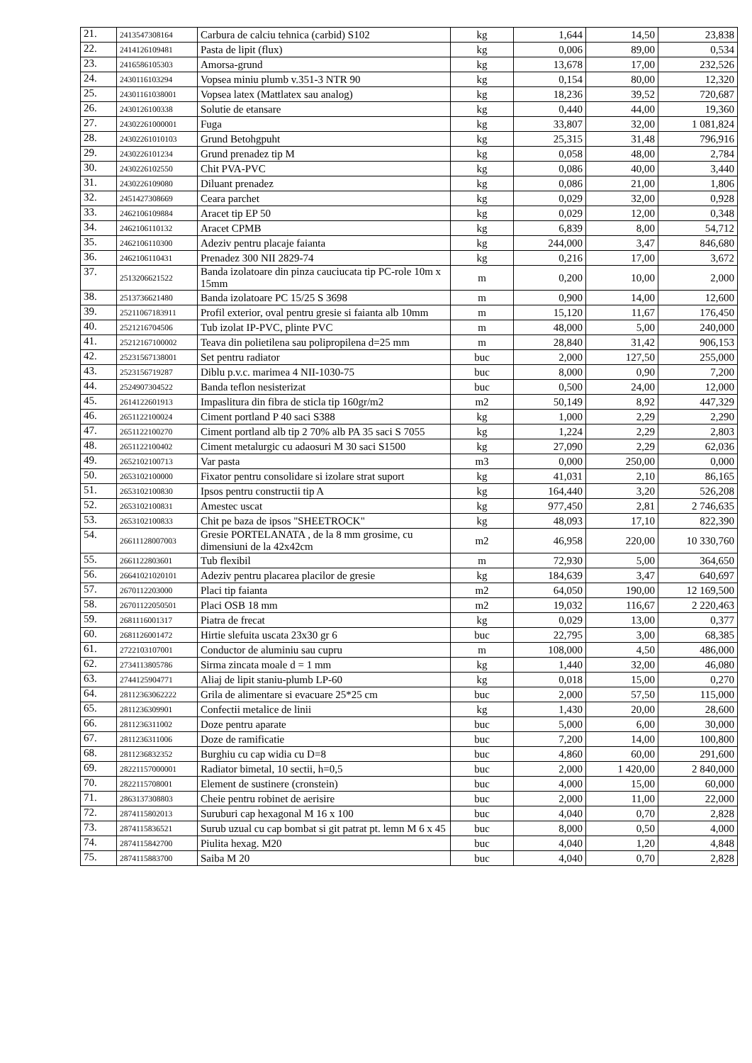| 21. | 2413547308164 | Carbura de calciu tehnica (carbid) S102 | kg | 1,644 | 14,50 | 23,838 |
| 22. | 2414126109481 | Pasta de lipit (flux) | kg | 0,006 | 89,00 | 0,534 |
| 23. | 2416586105303 | Amorsa-grund | kg | 13,678 | 17,00 | 232,526 |
| 24. | 2430116103294 | Vopsea miniu plumb v.351-3 NTR 90 | kg | 0,154 | 80,00 | 12,320 |
| 25. | 24301161038001 | Vopsea latex (Mattlatex sau analog) | kg | 18,236 | 39,52 | 720,687 |
| 26. | 2430126100338 | Solutie de etansare | kg | 0,440 | 44,00 | 19,360 |
| 27. | 24302261000001 | Fuga | kg | 33,807 | 32,00 | 1 081,824 |
| 28. | 24302261010103 | Grund Betohgpuht | kg | 25,315 | 31,48 | 796,916 |
| 29. | 2430226101234 | Grund prenadez tip M | kg | 0,058 | 48,00 | 2,784 |
| 30. | 2430226102550 | Chit PVA-PVC | kg | 0,086 | 40,00 | 3,440 |
| 31. | 2430226109080 | Diluant prenadez | kg | 0,086 | 21,00 | 1,806 |
| 32. | 2451427308669 | Ceara parchet | kg | 0,029 | 32,00 | 0,928 |
| 33. | 2462106109884 | Aracet tip EP 50 | kg | 0,029 | 12,00 | 0,348 |
| 34. | 2462106110132 | Aracet CPMB | kg | 6,839 | 8,00 | 54,712 |
| 35. | 2462106110300 | Adeziv pentru placaje faianta | kg | 244,000 | 3,47 | 846,680 |
| 36. | 2462106110431 | Prenadez 300 NII 2829-74 | kg | 0,216 | 17,00 | 3,672 |
| 37. | 2513206621522 | Banda izolatoare din pinza cauciucata tip PC-role 10m x 15mm | m | 0,200 | 10,00 | 2,000 |
| 38. | 2513736621480 | Banda izolatoare PC 15/25 S 3698 | m | 0,900 | 14,00 | 12,600 |
| 39. | 25211067183911 | Profil exterior, oval pentru gresie si faianta alb 10mm | m | 15,120 | 11,67 | 176,450 |
| 40. | 2521216704506 | Tub izolat IP-PVC, plinte PVC | m | 48,000 | 5,00 | 240,000 |
| 41. | 25212167100002 | Teava din polietilena sau polipropilena d=25 mm | m | 28,840 | 31,42 | 906,153 |
| 42. | 25231567138001 | Set pentru radiator | buc | 2,000 | 127,50 | 255,000 |
| 43. | 2523156719287 | Diblu p.v.c. marimea 4 NII-1030-75 | buc | 8,000 | 0,90 | 7,200 |
| 44. | 2524907304522 | Banda teflon nesisterizat | buc | 0,500 | 24,00 | 12,000 |
| 45. | 2614122601913 | Impaslitura din fibra de sticla tip 160gr/m2 | m2 | 50,149 | 8,92 | 447,329 |
| 46. | 2651122100024 | Ciment portland P 40 saci S388 | kg | 1,000 | 2,29 | 2,290 |
| 47. | 2651122100270 | Ciment portland alb tip 2 70% alb PA 35 saci S 7055 | kg | 1,224 | 2,29 | 2,803 |
| 48. | 2651122100402 | Ciment metalurgic cu adaosuri M 30 saci S1500 | kg | 27,090 | 2,29 | 62,036 |
| 49. | 2652102100713 | Var pasta | m3 | 0,000 | 250,00 | 0,000 |
| 50. | 2653102100000 | Fixator pentru consolidare si izolare strat suport | kg | 41,031 | 2,10 | 86,165 |
| 51. | 2653102100830 | Ipsos pentru constructii tip A | kg | 164,440 | 3,20 | 526,208 |
| 52. | 2653102100831 | Amestec uscat | kg | 977,450 | 2,81 | 2 746,635 |
| 53. | 2653102100833 | Chit pe baza de ipsos "SHEETROCK" | kg | 48,093 | 17,10 | 822,390 |
| 54. | 26611128007003 | Gresie PORTELANATA , de la 8 mm grosime, cu dimensiuni de la 42x42cm | m2 | 46,958 | 220,00 | 10 330,760 |
| 55. | 2661122803601 | Tub flexibil | m | 72,930 | 5,00 | 364,650 |
| 56. | 26641021020101 | Adeziv pentru placarea placilor de gresie | kg | 184,639 | 3,47 | 640,697 |
| 57. | 2670112203000 | Placi tip faianta | m2 | 64,050 | 190,00 | 12 169,500 |
| 58. | 26701122050501 | Placi OSB 18 mm | m2 | 19,032 | 116,67 | 2 220,463 |
| 59. | 2681116001317 | Piatra de frecat | kg | 0,029 | 13,00 | 0,377 |
| 60. | 2681126001472 | Hirtie slefuita uscata 23x30 gr 6 | buc | 22,795 | 3,00 | 68,385 |
| 61. | 2722103107001 | Conductor de aluminiu sau cupru | m | 108,000 | 4,50 | 486,000 |
| 62. | 2734113805786 | Sirma zincata moale d = 1 mm | kg | 1,440 | 32,00 | 46,080 |
| 63. | 2744125904771 | Aliaj de lipit staniu-plumb LP-60 | kg | 0,018 | 15,00 | 0,270 |
| 64. | 28112363062222 | Grila de alimentare si evacuare 25*25 cm | buc | 2,000 | 57,50 | 115,000 |
| 65. | 2811236309901 | Confectii metalice de linii | kg | 1,430 | 20,00 | 28,600 |
| 66. | 2811236311002 | Doze pentru aparate | buc | 5,000 | 6,00 | 30,000 |
| 67. | 2811236311006 | Doze de ramificatie | buc | 7,200 | 14,00 | 100,800 |
| 68. | 2811236832352 | Burghiu cu cap widia cu D=8 | buc | 4,860 | 60,00 | 291,600 |
| 69. | 28221157000001 | Radiator bimetal, 10 sectii, h=0,5 | buc | 2,000 | 1 420,00 | 2 840,000 |
| 70. | 2822115708001 | Element de sustinere (cronstein) | buc | 4,000 | 15,00 | 60,000 |
| 71. | 2863137308803 | Cheie pentru robinet de aerisire | buc | 2,000 | 11,00 | 22,000 |
| 72. | 2874115802013 | Suruburi cap hexagonal M 16 x 100 | buc | 4,040 | 0,70 | 2,828 |
| 73. | 2874115836521 | Surub uzual cu cap bombat si git patrat pt. lemn M 6 x 45 | buc | 8,000 | 0,50 | 4,000 |
| 74. | 2874115842700 | Piulita hexag. M20 | buc | 4,040 | 1,20 | 4,848 |
| 75. | 2874115883700 | Saiba M 20 | buc | 4,040 | 0,70 | 2,828 |